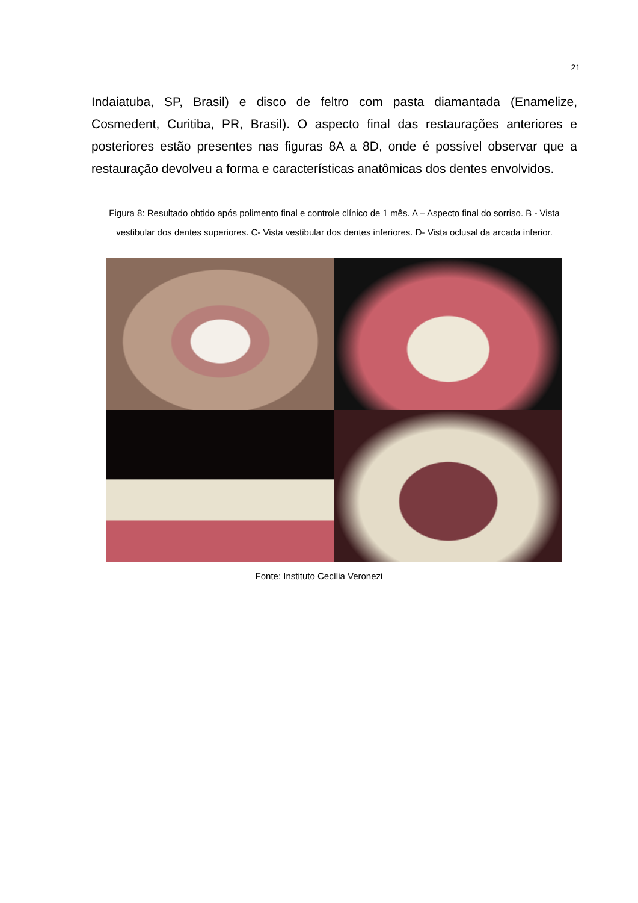21
Indaiatuba, SP, Brasil) e disco de feltro com pasta diamantada (Enamelize, Cosmedent, Curitiba, PR, Brasil). O aspecto final das restaurações anteriores e posteriores estão presentes nas figuras 8A a 8D, onde é possível observar que a restauração devolveu a forma e características anatômicas dos dentes envolvidos.
Figura 8: Resultado obtido após polimento final e controle clínico de 1 mês. A – Aspecto final do sorriso. B - Vista vestibular dos dentes superiores. C- Vista vestibular dos dentes inferiores. D- Vista oclusal da arcada inferior.
Fonte: Instituto Cecília Veronezi